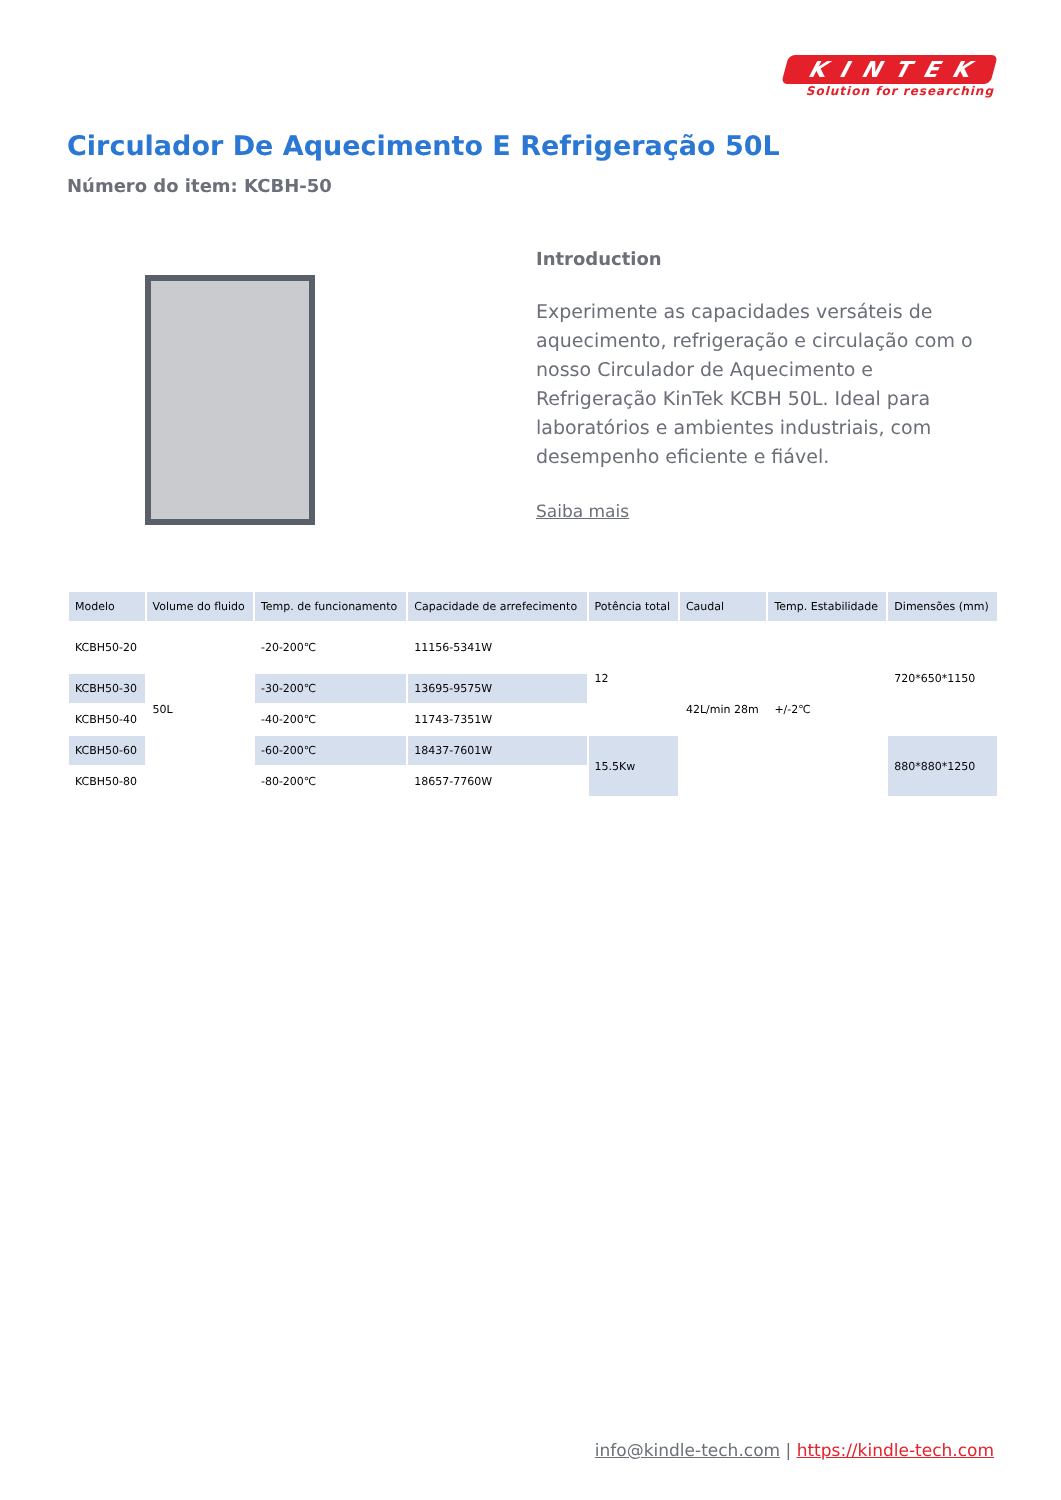KINTEK
Solution for researching
Circulador De Aquecimento E Refrigeração 50L
Número do item: KCBH-50
Introduction
Experimente as capacidades versáteis de aquecimento, refrigeração e circulação com o nosso Circulador de Aquecimento e Refrigeração KinTek KCBH 50L. Ideal para laboratórios e ambientes industriais, com desempenho eficiente e fiável.
Saiba mais
| Modelo | Volume do fluido | Temp. de funcionamento | Capacidade de arrefecimento | Potência total | Caudal | Temp. Estabilidade | Dimensões (mm) |
| --- | --- | --- | --- | --- | --- | --- | --- |
| KCBH50-20 | 50L | -20-200℃ | 11156-5341W | 12 | 42L/min 28m | +/-2℃ | 720*650*1150 |
| KCBH50-30 | | -30-200℃ | 13695-9575W | | | | |
| KCBH50-40 | | -40-200℃ | 11743-7351W | | | | |
| KCBH50-60 | | -60-200℃ | 18437-7601W | 15.5Kw | | | 880*880*1250 |
| KCBH50-80 | | -80-200℃ | 18657-7760W | | | | |
info@kindle-tech.com | https://kindle-tech.com